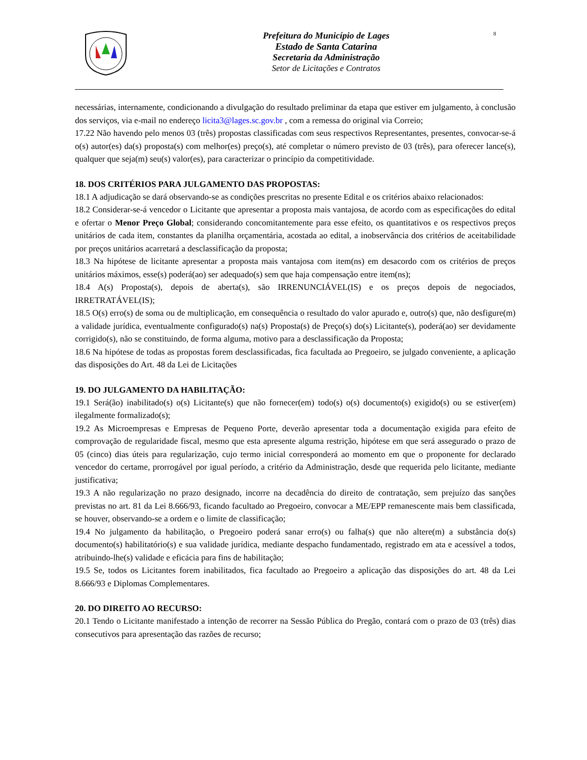Prefeitura do Município de Lages
Estado de Santa Catarina
Secretaria da Administração
Setor de Licitações e Contratos
8
necessárias, internamente, condicionando a divulgação do resultado preliminar da etapa que estiver em julgamento, à conclusão dos serviços, via e-mail no endereço licita3@lages.sc.gov.br , com a remessa do original via Correio;
17.22 Não havendo pelo menos 03 (três) propostas classificadas com seus respectivos Representantes, presentes, convocar-se-á o(s) autor(es) da(s) proposta(s) com melhor(es) preço(s), até completar o número previsto de 03 (três), para oferecer lance(s), qualquer que seja(m) seu(s) valor(es), para caracterizar o princípio da competitividade.
18. DOS CRITÉRIOS PARA JULGAMENTO DAS PROPOSTAS:
18.1 A adjudicação se dará observando-se as condições prescritas no presente Edital e os critérios abaixo relacionados:
18.2 Considerar-se-á vencedor o Licitante que apresentar a proposta mais vantajosa, de acordo com as especificações do edital e ofertar o Menor Preço Global; considerando concomitantemente para esse efeito, os quantitativos e os respectivos preços unitários de cada item, constantes da planilha orçamentária, acostada ao edital, a inobservância dos critérios de aceitabilidade por preços unitários acarretará a desclassificação da proposta;
18.3 Na hipótese de licitante apresentar a proposta mais vantajosa com item(ns) em desacordo com os critérios de preços unitários máximos, esse(s) poderá(ao) ser adequado(s) sem que haja compensação entre item(ns);
18.4 A(s) Proposta(s), depois de aberta(s), são IRRENUNCIÁVEL(IS) e os preços depois de negociados, IRRETRATÁVEL(IS);
18.5 O(s) erro(s) de soma ou de multiplicação, em consequência o resultado do valor apurado e, outro(s) que, não desfigure(m) a validade jurídica, eventualmente configurado(s) na(s) Proposta(s) de Preço(s) do(s) Licitante(s), poderá(ao) ser devidamente corrigido(s), não se constituindo, de forma alguma, motivo para a desclassificação da Proposta;
18.6 Na hipótese de todas as propostas forem desclassificadas, fica facultada ao Pregoeiro, se julgado conveniente, a aplicação das disposições do Art. 48 da Lei de Licitações
19. DO JULGAMENTO DA HABILITAÇÃO:
19.1 Será(ão) inabilitado(s) o(s) Licitante(s) que não fornecer(em) todo(s) o(s) documento(s) exigido(s) ou se estiver(em) ilegalmente formalizado(s);
19.2 As Microempresas e Empresas de Pequeno Porte, deverão apresentar toda a documentação exigida para efeito de comprovação de regularidade fiscal, mesmo que esta apresente alguma restrição, hipótese em que será assegurado o prazo de 05 (cinco) dias úteis para regularização, cujo termo inicial corresponderá ao momento em que o proponente for declarado vencedor do certame, prorrogável por igual período, a critério da Administração, desde que requerida pelo licitante, mediante justificativa;
19.3 A não regularização no prazo designado, incorre na decadência do direito de contratação, sem prejuízo das sanções previstas no art. 81 da Lei 8.666/93, ficando facultado ao Pregoeiro, convocar a ME/EPP remanescente mais bem classificada, se houver, observando-se a ordem e o limite de classificação;
19.4 No julgamento da habilitação, o Pregoeiro poderá sanar erro(s) ou falha(s) que não altere(m) a substância do(s) documento(s) habilitatório(s) e sua validade jurídica, mediante despacho fundamentado, registrado em ata e acessível a todos, atribuindo-lhe(s) validade e eficácia para fins de habilitação;
19.5 Se, todos os Licitantes forem inabilitados, fica facultado ao Pregoeiro a aplicação das disposições do art. 48 da Lei 8.666/93 e Diplomas Complementares.
20. DO DIREITO AO RECURSO:
20.1 Tendo o Licitante manifestado a intenção de recorrer na Sessão Pública do Pregão, contará com o prazo de 03 (três) dias consecutivos para apresentação das razões de recurso;